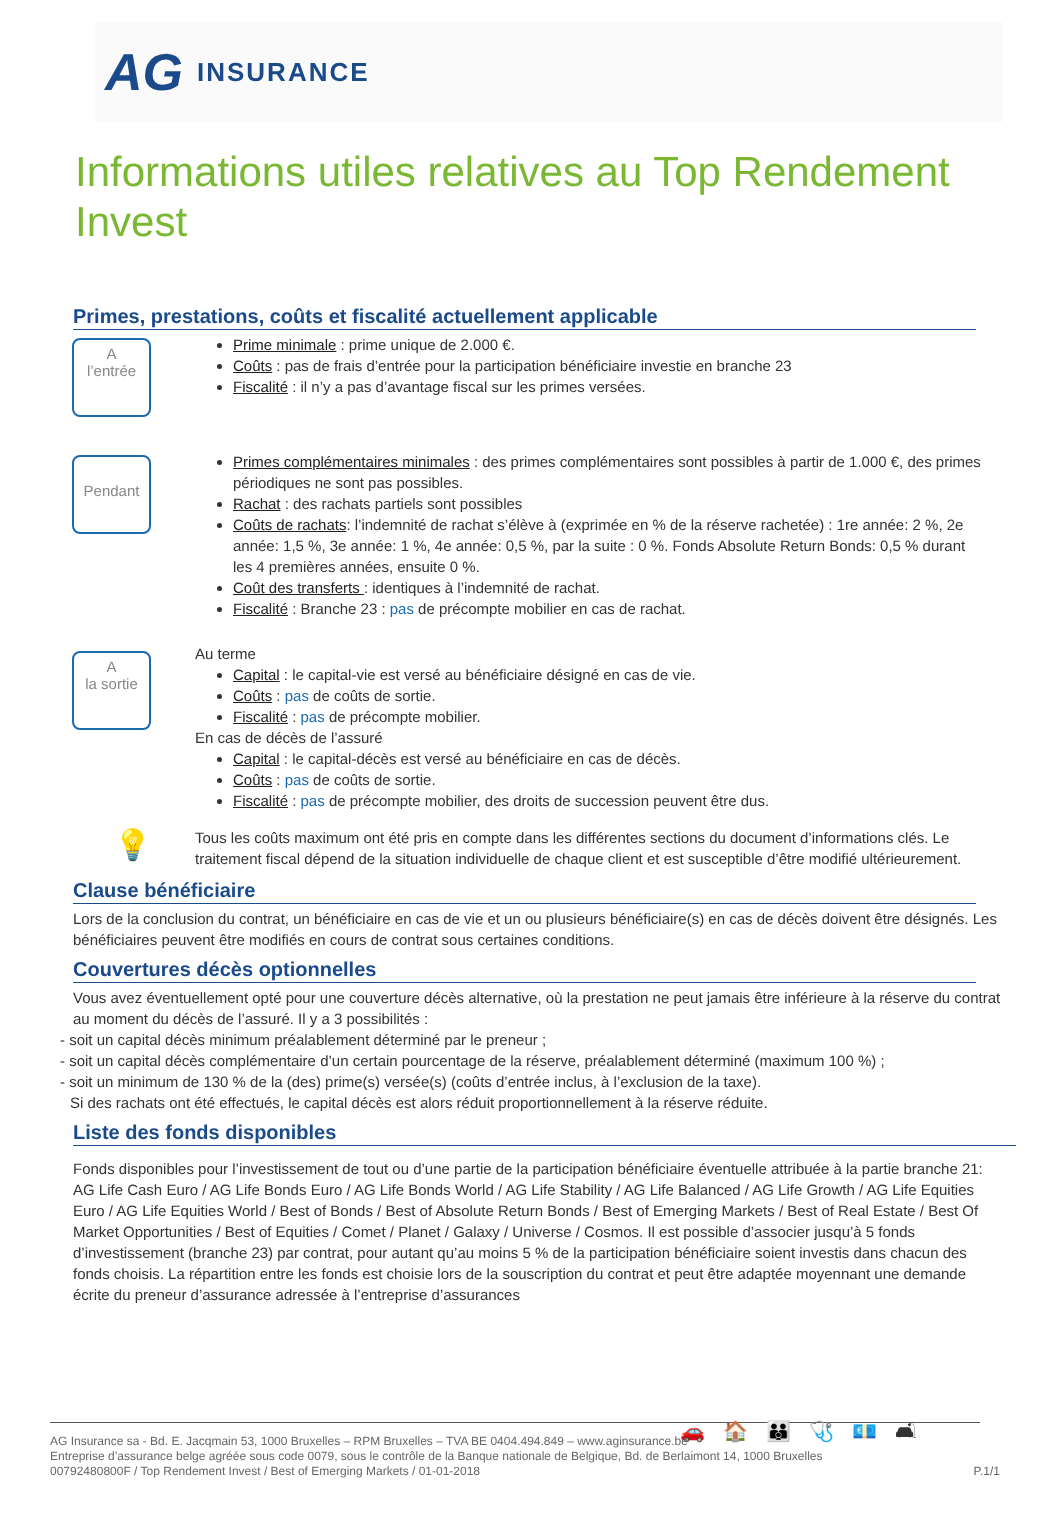AG INSURANCE
Informations utiles relatives au Top Rendement Invest
Primes, prestations, coûts et fiscalité actuellement applicable
A
l’entrée
Prime minimale : prime unique de 2.000 €.
Coûts : pas de frais d’entrée pour la participation bénéficiaire investie en branche 23
Fiscalité : il n’y a pas d’avantage fiscal sur les primes versées.
Pendant
Primes complémentaires minimales : des primes complémentaires sont possibles à partir de 1.000 €, des primes périodiques ne sont pas possibles.
Rachat : des rachats partiels sont possibles
Coûts de rachats: l’indemnité de rachat s’élève à (exprimée en % de la réserve rachetée) : 1re année: 2 %, 2e année: 1,5 %, 3e année: 1 %, 4e année: 0,5 %, par la suite : 0 %. Fonds Absolute Return Bonds: 0,5 % durant les 4 premières années, ensuite 0 %.
Coût des transferts : identiques à l’indemnité de rachat.
Fiscalité : Branche 23 : pas de précompte mobilier en cas de rachat.
A
la sortie
Au terme
Capital : le capital-vie est versé au bénéficiaire désigné en cas de vie.
Coûts : pas de coûts de sortie.
Fiscalité : pas de précompte mobilier.
En cas de décès de l’assuré
Capital : le capital-décès est versé au bénéficiaire en cas de décès.
Coûts : pas de coûts de sortie.
Fiscalité : pas de précompte mobilier, des droits de succession peuvent être dus.
💡
Tous les coûts maximum ont été pris en compte dans les différentes sections du document d’informations clés. Le traitement fiscal dépend de la situation individuelle de chaque client et est susceptible d’être modifié ultérieurement.
Clause bénéficiaire
Lors de la conclusion du contrat, un bénéficiaire en cas de vie et un ou plusieurs bénéficiaire(s) en cas de décès doivent être désignés. Les bénéficiaires peuvent être modifiés en cours de contrat sous certaines conditions.
Couvertures décès optionnelles
Vous avez éventuellement opté pour une couverture décès alternative, où la prestation ne peut jamais être inférieure à la réserve du contrat au moment du décès de l’assuré. Il y a 3 possibilités :
- soit un capital décès minimum préalablement déterminé par le preneur ;
- soit un capital décès complémentaire d’un certain pourcentage de la réserve, préalablement déterminé (maximum 100 %) ;
- soit un minimum de 130 % de la (des) prime(s) versée(s) (coûts d’entrée inclus, à l’exclusion de la taxe).
Si des rachats ont été effectués, le capital décès est alors réduit proportionnellement à la réserve réduite.
Liste des fonds disponibles
Fonds disponibles pour l’investissement de tout ou d’une partie de la participation bénéficiaire éventuelle attribuée à la partie branche 21: AG Life Cash Euro / AG Life Bonds Euro / AG Life Bonds World / AG Life Stability / AG Life Balanced / AG Life Growth / AG Life Equities Euro / AG Life Equities World / Best of Bonds / Best of Absolute Return Bonds / Best of Emerging Markets / Best of Real Estate / Best Of Market Opportunities / Best of Equities / Comet / Planet / Galaxy / Universe / Cosmos. Il est possible d’associer jusqu’à 5 fonds d’investissement (branche 23) par contrat, pour autant qu’au moins 5 % de la participation bénéficiaire soient investis dans chacun des fonds choisis. La répartition entre les fonds est choisie lors de la souscription du contrat et peut être adaptée moyennant une demande écrite du preneur d’assurance adressée à l’entreprise d’assurances
🚗🏠👪🩺💶🛋
AG Insurance sa - Bd. E. Jacqmain 53, 1000 Bruxelles – RPM Bruxelles – TVA BE 0404.494.849 – www.aginsurance.be
Entreprise d’assurance belge agréée sous code 0079, sous le contrôle de la Banque nationale de Belgique, Bd. de Berlaimont 14, 1000 Bruxelles
00792480800F / Top Rendement Invest / Best of Emerging Markets / 01-01-2018 P.1/1